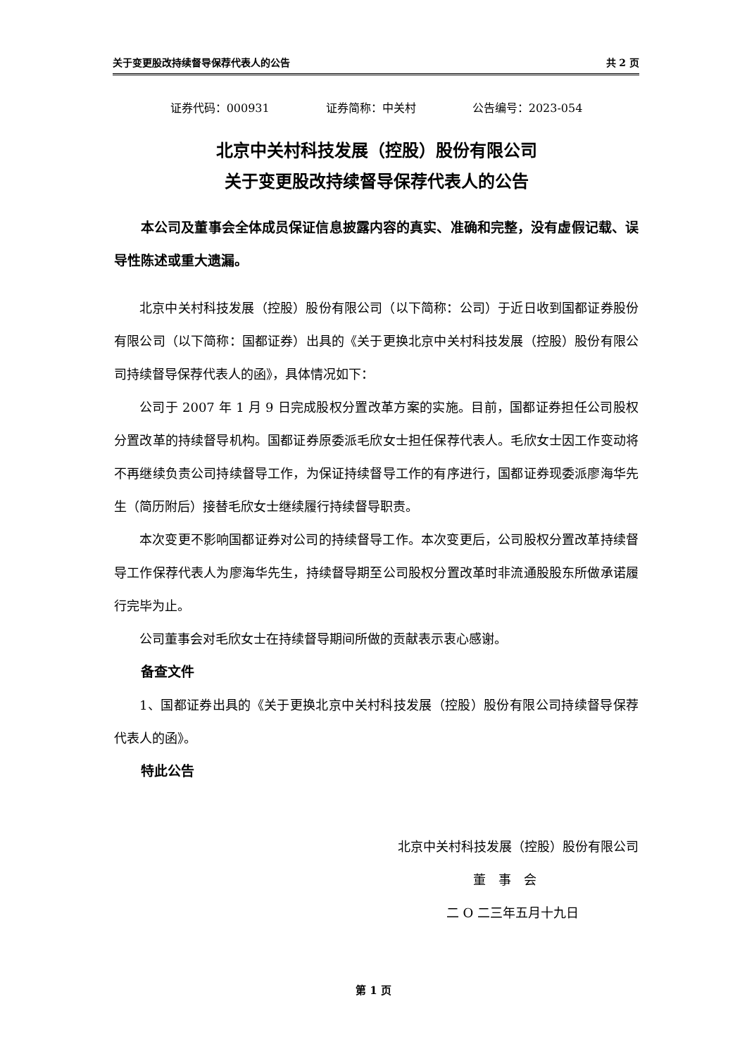关于变更股改持续督导保荐代表人的公告 共 2 页
证券代码：000931 证券简称：中关村 公告编号：2023-054
北京中关村科技发展（控股）股份有限公司
关于变更股改持续督导保荐代表人的公告
本公司及董事会全体成员保证信息披露内容的真实、准确和完整，没有虚假记载、误导性陈述或重大遗漏。
北京中关村科技发展（控股）股份有限公司（以下简称：公司）于近日收到国都证券股份有限公司（以下简称：国都证券）出具的《关于更换北京中关村科技发展（控股）股份有限公司持续督导保荐代表人的函》，具体情况如下：
公司于 2007 年 1 月 9 日完成股权分置改革方案的实施。目前，国都证券担任公司股权分置改革的持续督导机构。国都证券原委派毛欣女士担任保荐代表人。毛欣女士因工作变动将不再继续负责公司持续督导工作，为保证持续督导工作的有序进行，国都证券现委派廖海华先生（简历附后）接替毛欣女士继续履行持续督导职责。
本次变更不影响国都证券对公司的持续督导工作。本次变更后，公司股权分置改革持续督导工作保荐代表人为廖海华先生，持续督导期至公司股权分置改革时非流通股股东所做承诺履行完毕为止。
公司董事会对毛欣女士在持续督导期间所做的贡献表示衷心感谢。
备查文件
1、国都证券出具的《关于更换北京中关村科技发展（控股）股份有限公司持续督导保荐代表人的函》。
特此公告
北京中关村科技发展（控股）股份有限公司
董　事　会
二 O 二三年五月十九日
第 1 页